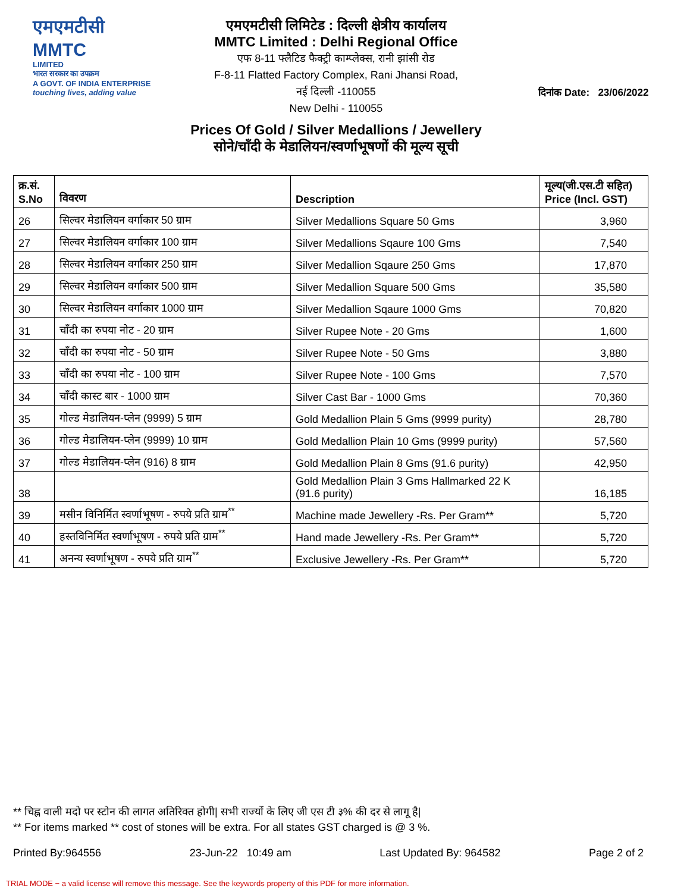एमएमटीसी MMTC
LIMITED
भारत सरकार का उपक्रम
A GOVT. OF INDIA ENTERPRISE
touching lives, adding value
एमएमटीसी लिमिटेड : दिल्ली क्षेत्रीय कार्यालय
MMTC Limited : Delhi Regional Office
एफ 8-11 फ्लैटिड फैक्ट्री काम्प्लेक्स, रानी झांसी रोड
F-8-11 Flatted Factory Complex, Rani Jhansi Road,
नई दिल्ली -110055
New Delhi - 110055
Prices Of Gold / Silver Medallions / Jewellery
सोने/चॉंदी के मेडालियन/स्वर्णाभूषणों की मूल्य सूची
दिनांक Date: 23/06/2022
| क्र.सं. S.No | विवरण | Description | मूल्य(जी.एस.टी सहित) Price (Incl. GST) |
| --- | --- | --- | --- |
| 26 | सिल्वर मेडालियन वर्गाकार 50 ग्राम | Silver Medallions Square 50 Gms | 3,960 |
| 27 | सिल्वर मेडालियन वर्गाकार 100 ग्राम | Silver Medallions Sqaure 100 Gms | 7,540 |
| 28 | सिल्वर मेडालियन वर्गाकार 250 ग्राम | Silver Medallion Sqaure 250 Gms | 17,870 |
| 29 | सिल्वर मेडालियन वर्गाकार 500 ग्राम | Silver Medallion Square 500 Gms | 35,580 |
| 30 | सिल्वर मेडालियन वर्गाकार 1000 ग्राम | Silver Medallion Sqaure 1000 Gms | 70,820 |
| 31 | चॉंदी का रुपया नोट - 20 ग्राम | Silver Rupee Note - 20 Gms | 1,600 |
| 32 | चॉंदी का रुपया नोट - 50 ग्राम | Silver Rupee Note - 50 Gms | 3,880 |
| 33 | चॉंदी का रुपया नोट - 100 ग्राम | Silver Rupee Note - 100 Gms | 7,570 |
| 34 | चॉंदी कास्ट बार - 1000 ग्राम | Silver Cast Bar - 1000 Gms | 70,360 |
| 35 | गोल्ड मेडालियन-प्लेन (9999) 5 ग्राम | Gold Medallion Plain 5 Gms (9999 purity) | 28,780 |
| 36 | गोल्ड मेडालियन-प्लेन (9999) 10 ग्राम | Gold Medallion Plain 10 Gms (9999 purity) | 57,560 |
| 37 | गोल्ड मेडालियन-प्लेन (916) 8 ग्राम | Gold Medallion Plain 8 Gms (91.6 purity) | 42,950 |
| 38 | | Gold Medallion Plain 3 Gms Hallmarked 22 K (91.6 purity) | 16,185 |
| 39 | मसीन विनिर्मित स्वर्णाभूषण - रुपये प्रति ग्राम<sup>**</sup> | Machine made Jewellery -Rs. Per Gram** | 5,720 |
| 40 | हस्तविनिर्मित स्वर्णाभूषण - रुपये प्रति ग्राम<sup>**</sup> | Hand made Jewellery -Rs. Per Gram** | 5,720 |
| 41 | अनन्य स्वर्णाभूषण - रुपये प्रति ग्राम<sup>**</sup> | Exclusive Jewellery -Rs. Per Gram** | 5,720 |
** चिह्न वाली मदो पर स्टोन की लागत अतिरिक्त होगी| सभी राज्यों के लिए जी एस टी ३% की दर से लागू है|
** For items marked ** cost of stones will be extra. For all states GST charged is @ 3 %.
Printed By:964556 23-Jun-22 10:49 am Last Updated By: 964582 Page 2 of 2
TRIAL MODE − a valid license will remove this message. See the keywords property of this PDF for more information.